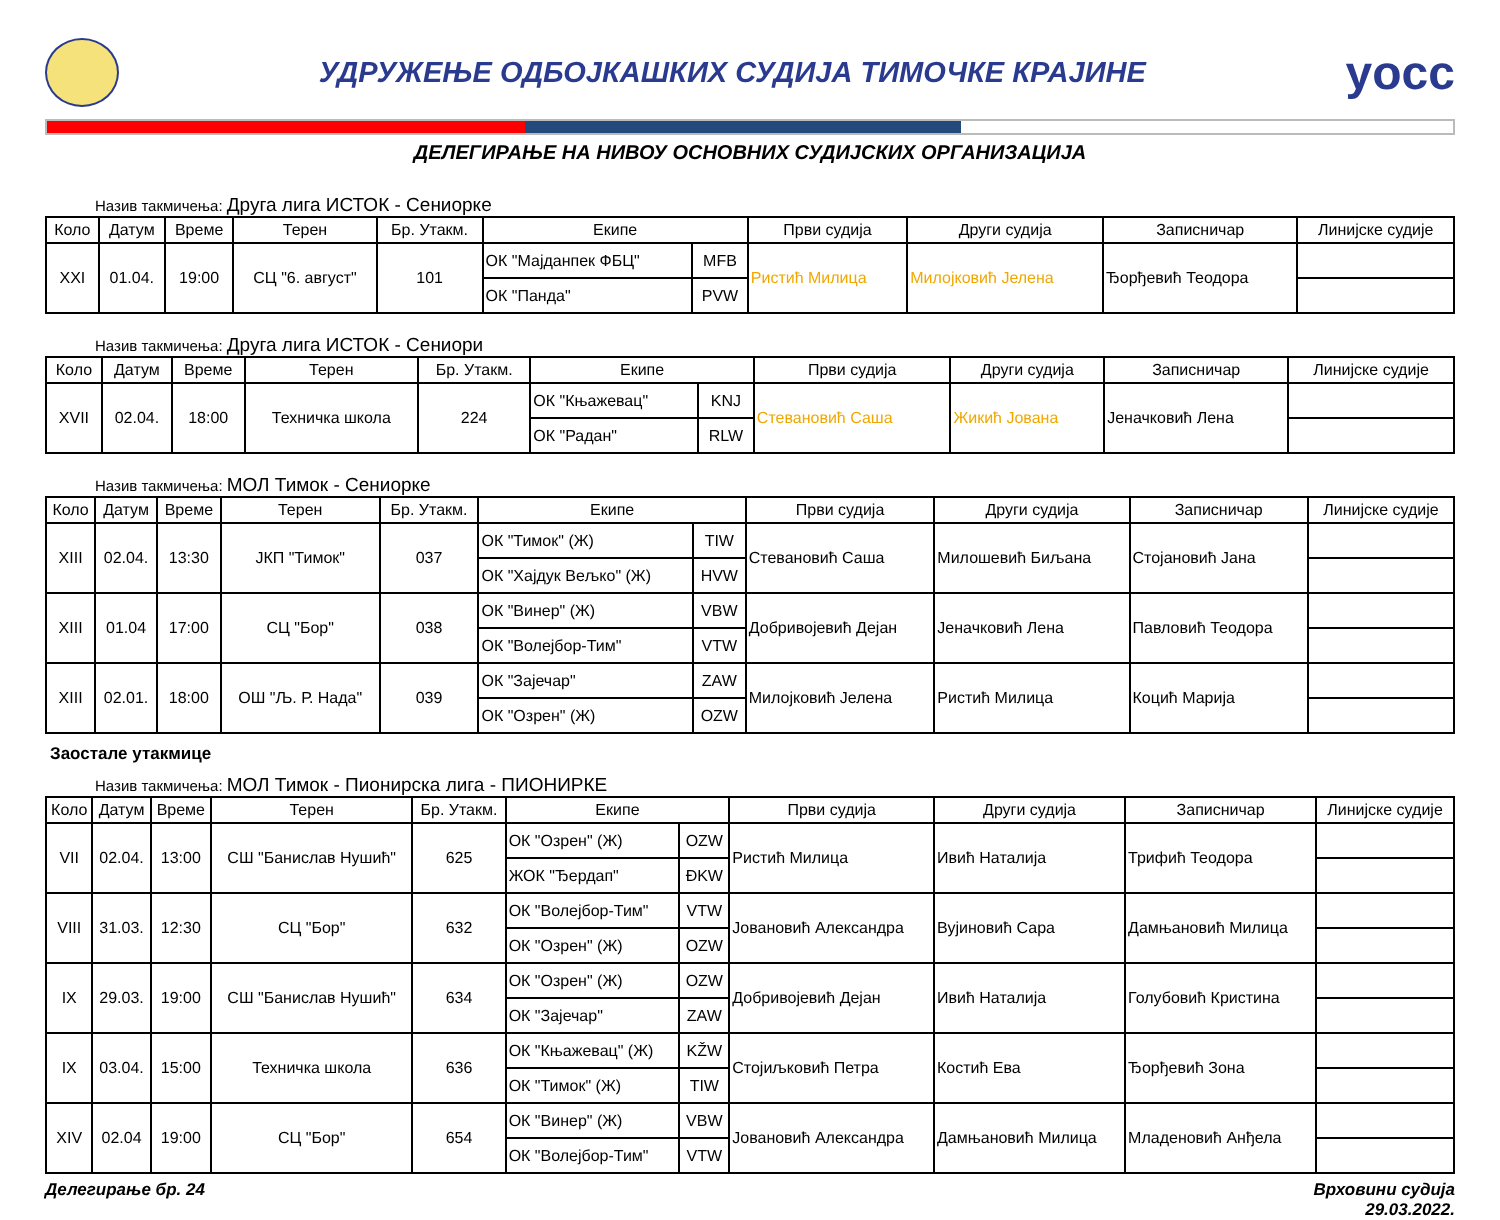УДРУЖЕЊЕ ОДБОЈКАШКИХ СУДИЈА ТИМОЧКЕ КРАЈИНЕ
yocc
ДЕЛЕГИРАЊЕ НА НИВОУ ОСНОВНИХ СУДИЈСКИХ ОРГАНИЗАЦИЈА
Назив такмичења: Друга лига ИСТОК - Сениорке
| Коло | Датум | Време | Терен | Бр. Утакм. | Екипе | | Први судија | Други судија | Записничар | Линијске судије |
| --- | --- | --- | --- | --- | --- | --- | --- | --- | --- | --- |
| XXI | 01.04. | 19:00 | СЦ "6. август" | 101 | ОК "Мајданпек ФБЦ" | MFB | Ристић Милица | Милојковић Јелена | Ђорђевић Теодора | |
| | | | | | ОК "Панда" | PVW | | | | |
Назив такмичења: Друга лига ИСТОК - Сениори
| Коло | Датум | Време | Терен | Бр. Утакм. | Екипе | | Први судија | Други судија | Записничар | Линијске судије |
| --- | --- | --- | --- | --- | --- | --- | --- | --- | --- | --- |
| XVII | 02.04. | 18:00 | Техничка школа | 224 | ОК "Књажевац" | KNJ | Стевановић Саша | Жикић Јована | Јеначковић Лена | |
| | | | | | ОК "Радан" | RLW | | | | |
Назив такмичења: МОЛ Тимок - Сениорке
| Коло | Датум | Време | Терен | Бр. Утакм. | Екипе | | Први судија | Други судија | Записничар | Линијске судије |
| --- | --- | --- | --- | --- | --- | --- | --- | --- | --- | --- |
| XIII | 02.04. | 13:30 | ЈКП "Тимок" | 037 | ОК "Тимок" (Ж) | TIW | Стевановић Саша | Милошевић Биљана | Стојановић Јана | |
| | | | | | ОК "Хајдук Вељко" (Ж) | HVW | | | | |
| XIII | 01.04 | 17:00 | СЦ "Бор" | 038 | ОК "Винер" (Ж) | VBW | Добривојевић Дејан | Јеначковић Лена | Павловић Теодора | |
| | | | | | ОК "Волејбор-Тим" | VTW | | | | |
| XIII | 02.01. | 18:00 | ОШ "Љ. Р. Нада" | 039 | ОК "Зајечар" | ZAW | Милојковић Јелена | Ристић Милица | Коцић Марија | |
| | | | | | ОК "Озрен" (Ж) | OZW | | | | |
Заостале утакмице
Назив такмичења: МОЛ Тимок - Пионирска лига - ПИОНИРКЕ
| Коло | Датум | Време | Терен | Бр. Утакм. | Екипе | | Први судија | Други судија | Записничар | Линијске судије |
| --- | --- | --- | --- | --- | --- | --- | --- | --- | --- | --- |
| VII | 02.04. | 13:00 | СШ "Банислав Нушић" | 625 | ОК "Озрен" (Ж) | OZW | Ристић Милица | Ивић Наталија | Трифић Теодора | |
| | | | | | ЖОК "Ђердап" | ĐKW | | | | |
| VIII | 31.03. | 12:30 | СЦ "Бор" | 632 | ОК "Волејбор-Тим" | VTW | Јовановић Александра | Вујиновић Сара | Дамњановић Милица | |
| | | | | | ОК "Озрен" (Ж) | OZW | | | | |
| IX | 29.03. | 19:00 | СШ "Банислав Нушић" | 634 | ОК "Озрен" (Ж) | OZW | Добривојевић Дејан | Ивић Наталија | Голубовић Кристина | |
| | | | | | ОК "Зајечар" | ZAW | | | | |
| IX | 03.04. | 15:00 | Техничка школа | 636 | ОК "Књажевац" (Ж) | KŽW | Стојиљковић Петра | Костић Ева | Ђорђевић Зона | |
| | | | | | ОК "Тимок" (Ж) | TIW | | | | |
| XIV | 02.04 | 19:00 | СЦ "Бор" | 654 | ОК "Винер" (Ж) | VBW | Јовановић Александра | Дамњановић Милица | Младеновић Анђела | |
| | | | | | ОК "Волејбор-Тим" | VTW | | | | |
Делегирање бр. 24 Врховини судија
29.03.2022.